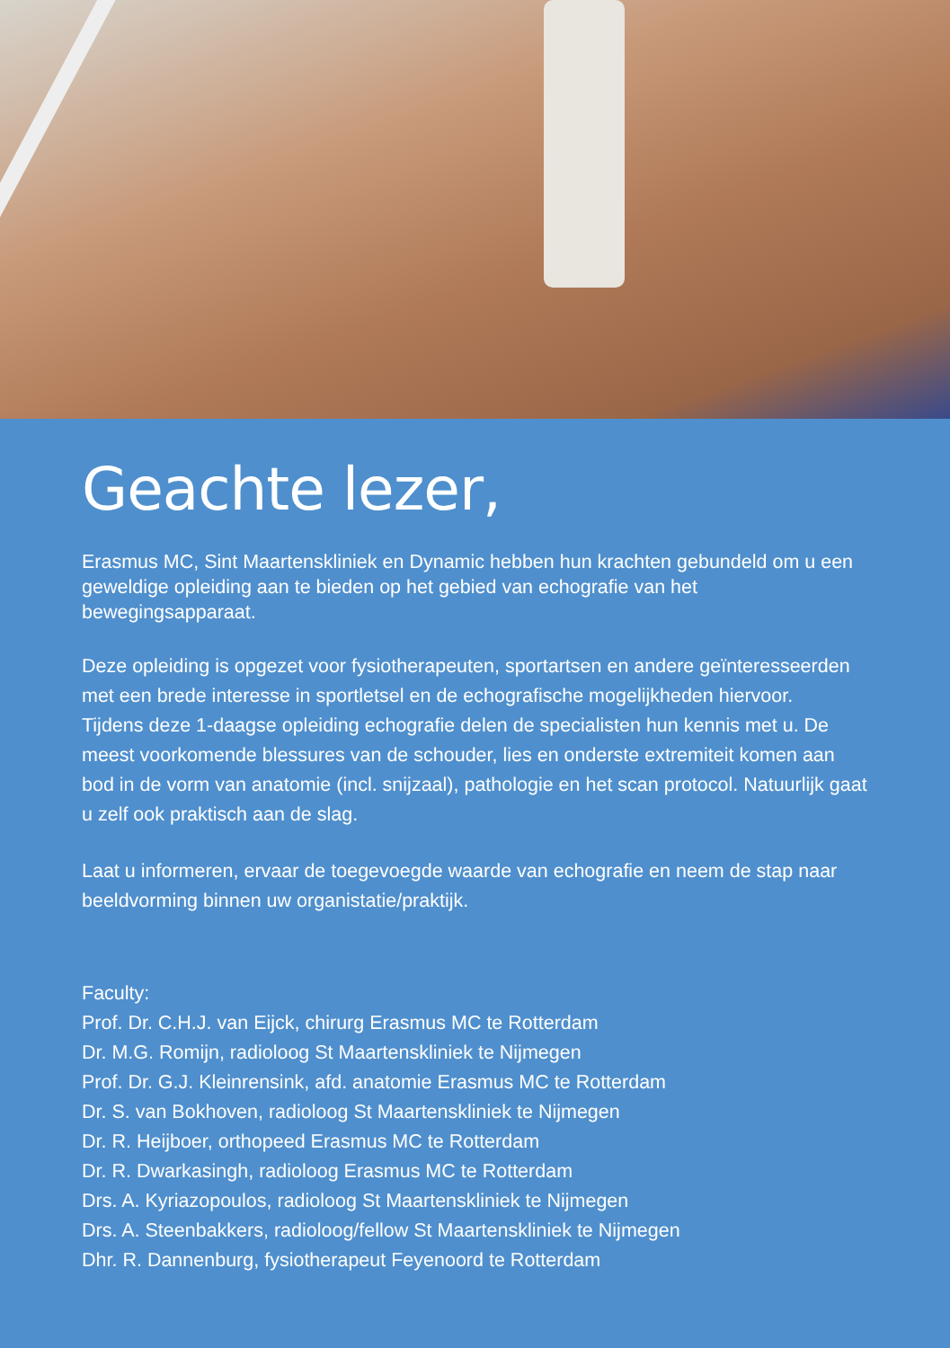Geachte lezer,
Erasmus MC, Sint Maartenskliniek en Dynamic hebben hun krachten gebundeld om u een geweldige opleiding aan te bieden op het gebied van echografie van het bewegingsapparaat.
Deze opleiding is opgezet voor fysiotherapeuten, sportartsen en andere geïnteresseerden met een brede interesse in sportletsel en de echografische mogelijkheden hiervoor.
Tijdens deze 1-daagse opleiding echografie delen de specialisten hun kennis met u. De meest voorkomende blessures van de schouder, lies en onderste extremiteit komen aan bod in de vorm van anatomie (incl. snijzaal), pathologie en het scan protocol. Natuurlijk gaat u zelf ook praktisch aan de slag.
Laat u informeren, ervaar de toegevoegde waarde van echografie en neem de stap naar beeldvorming binnen uw organistatie/praktijk.
Faculty:
Prof. Dr. C.H.J. van Eijck, chirurg Erasmus MC te Rotterdam
Dr. M.G. Romijn, radioloog St Maartenskliniek te Nijmegen
Prof. Dr. G.J. Kleinrensink, afd. anatomie Erasmus MC te Rotterdam
Dr. S. van Bokhoven, radioloog St Maartenskliniek te Nijmegen
Dr. R. Heijboer, orthopeed Erasmus MC te Rotterdam
Dr. R. Dwarkasingh, radioloog Erasmus MC te Rotterdam
Drs. A. Kyriazopoulos, radioloog St Maartenskliniek te Nijmegen
Drs. A. Steenbakkers, radioloog/fellow St Maartenskliniek te Nijmegen
Dhr. R. Dannenburg, fysiotherapeut Feyenoord te Rotterdam